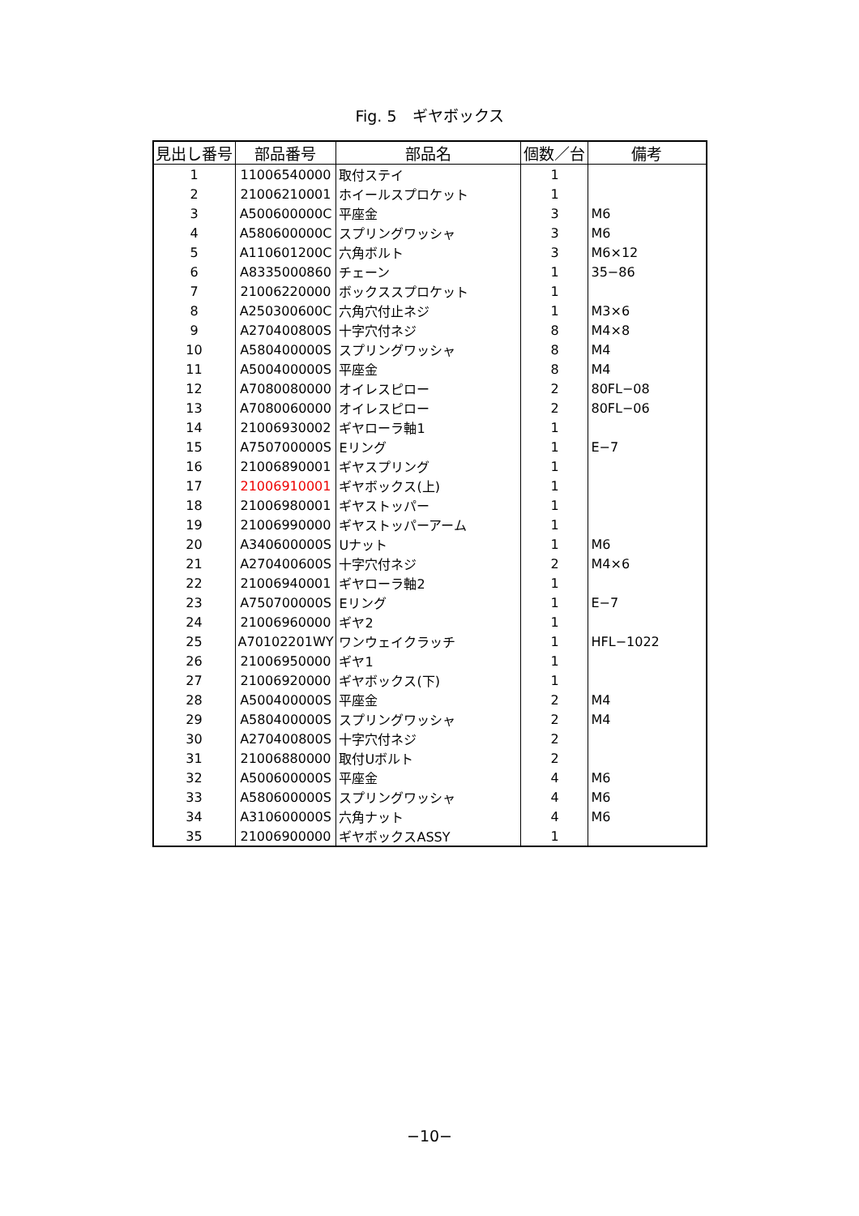Fig. 5　ギヤボックス
| 見出し番号 | 部品番号 | 部品名 | 個数／台 | 備考 |
| --- | --- | --- | --- | --- |
| 1 | 11006540000 | 取付ステイ | 1 | |
| 2 | 21006210001 | ホイールスプロケット | 1 | |
| 3 | A500600000C | 平座金 | 3 | M6 |
| 4 | A580600000C | スプリングワッシャ | 3 | M6 |
| 5 | A110601200C | 六角ボルト | 3 | M6×12 |
| 6 | A8335000860 | チェーン | 1 | 35−86 |
| 7 | 21006220000 | ボックススプロケット | 1 | |
| 8 | A250300600C | 六角穴付止ネジ | 1 | M3×6 |
| 9 | A270400800S | 十字穴付ネジ | 8 | M4×8 |
| 10 | A580400000S | スプリングワッシャ | 8 | M4 |
| 11 | A500400000S | 平座金 | 8 | M4 |
| 12 | A7080080000 | オイレスピロー | 2 | 80FL−08 |
| 13 | A7080060000 | オイレスピロー | 2 | 80FL−06 |
| 14 | 21006930002 | ギヤローラ軸1 | 1 | |
| 15 | A750700000S | Eリング | 1 | E−7 |
| 16 | 21006890001 | ギヤスプリング | 1 | |
| 17 | 21006910001 | ギヤボックス(上) | 1 | |
| 18 | 21006980001 | ギヤストッパー | 1 | |
| 19 | 21006990000 | ギヤストッパーアーム | 1 | |
| 20 | A340600000S | Uナット | 1 | M6 |
| 21 | A270400600S | 十字穴付ネジ | 2 | M4×6 |
| 22 | 21006940001 | ギヤローラ軸2 | 1 | |
| 23 | A750700000S | Eリング | 1 | E−7 |
| 24 | 21006960000 | ギヤ2 | 1 | |
| 25 | A70102201WY | ワンウェイクラッチ | 1 | HFL−1022 |
| 26 | 21006950000 | ギヤ1 | 1 | |
| 27 | 21006920000 | ギヤボックス(下) | 1 | |
| 28 | A500400000S | 平座金 | 2 | M4 |
| 29 | A580400000S | スプリングワッシャ | 2 | M4 |
| 30 | A270400800S | 十字穴付ネジ | 2 | |
| 31 | 21006880000 | 取付Uボルト | 2 | |
| 32 | A500600000S | 平座金 | 4 | M6 |
| 33 | A580600000S | スプリングワッシャ | 4 | M6 |
| 34 | A310600000S | 六角ナット | 4 | M6 |
| 35 | 21006900000 | ギヤボックスASSY | 1 | |
−10−